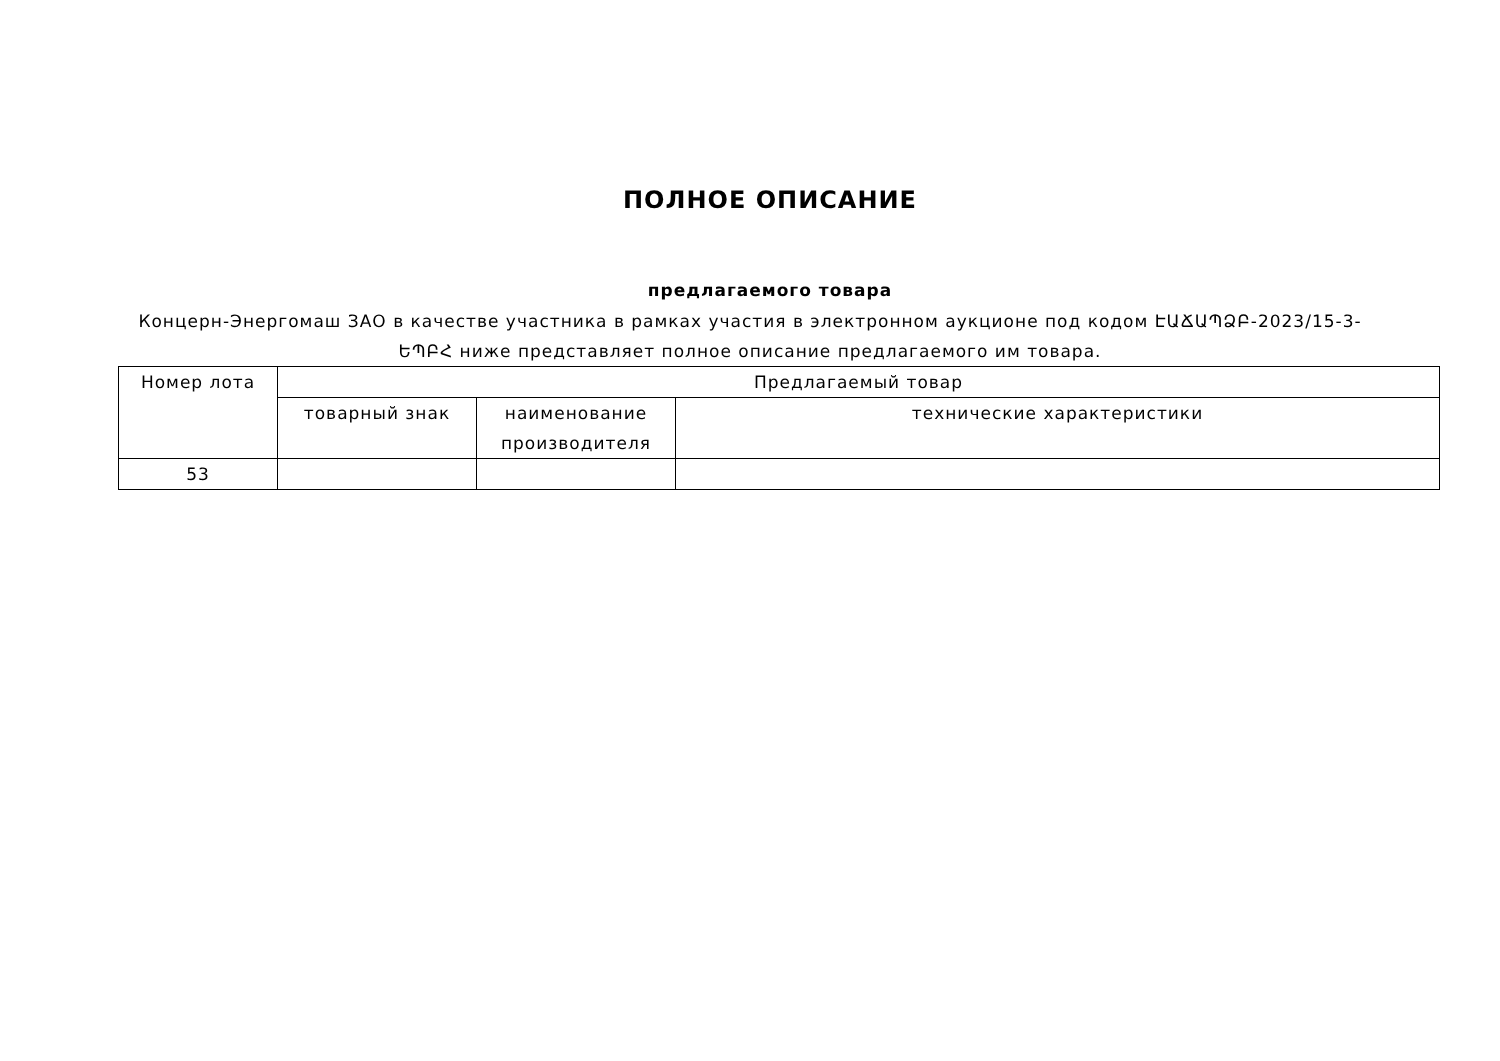ПОЛНОЕ ОПИСАНИЕ
предлагаемого товара
Концерн-Энергомаш ЗАО в качестве участника в рамках участия в электронном аукционе под кодом ԷԱՃԱՊՁԲ-2023/15-3-ԵՊԲՀ ниже представляет полное описание предлагаемого им товара.
| Номер лота | Предлагаемый товар | | |
| --- | --- | --- | --- |
| | товарный знак | наименование производителя | технические характеристики |
| 53 | | | |